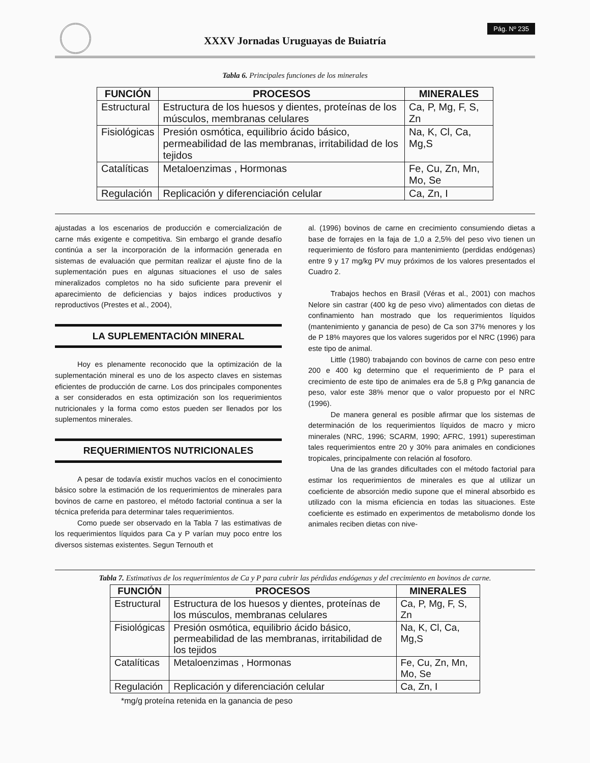XXXV Jornadas Uruguayas de Buiatría
Pág. Nº 235
Tabla 6. Principales funciones de los minerales
| FUNCIÓN | PROCESOS | MINERALES |
| --- | --- | --- |
| Estructural | Estructura de los huesos y dientes, proteínas de los músculos, membranas celulares | Ca, P, Mg, F, S, Zn |
| Fisiológicas | Presión osmótica, equilibrio ácido básico, permeabilidad de las membranas, irritabilidad de los tejidos | Na, K, Cl, Ca, Mg,S |
| Catalíticas | Metaloenzimas , Hormonas | Fe, Cu, Zn, Mn, Mo, Se |
| Regulación | Replicación y diferenciación celular | Ca, Zn, I |
ajustadas a los escenarios de producción e comercialización de carne más exigente e competitiva. Sin embargo el grande desafío continúa a ser la incorporación de la información generada en sistemas de evaluación que permitan realizar el ajuste fino de la suplementación pues en algunas situaciones el uso de sales mineralizados completos no ha sido suficiente para prevenir el aparecimiento de deficiencias y bajos indices productivos y reproductivos (Prestes et al., 2004),
LA SUPLEMENTACIÓN MINERAL
Hoy es plenamente reconocido que la optimización de la suplementación mineral es uno de los aspecto claves en sistemas eficientes de producción de carne. Los dos principales componentes a ser considerados en esta optimización son los requerimientos nutricionales y la forma como estos pueden ser llenados por los suplementos minerales.
REQUERIMIENTOS NUTRICIONALES
A pesar de todavía existir muchos vacíos en el conocimiento básico sobre la estimación de los requerimientos de minerales para bovinos de carne en pastoreo, el método factorial continua a ser la técnica preferida para determinar tales requerimientos.
Como puede ser observado en la Tabla 7 las estimativas de los requerimientos líquidos para Ca y P varían muy poco entre los diversos sistemas existentes. Segun Ternouth et
al. (1996) bovinos de carne en crecimiento consumiendo dietas a base de forrajes en la faja de 1,0 a 2,5% del peso vivo tienen un requerimiento de fósforo para mantenimiento (perdidas endógenas) entre 9 y 17 mg/kg PV muy próximos de los valores presentados el Cuadro 2.
Trabajos hechos en Brasil (Véras et al., 2001) con machos Nelore sin castrar (400 kg de peso vivo) alimentados con dietas de confinamiento han mostrado que los requerimientos líquidos (mantenimiento y ganancia de peso) de Ca son 37% menores y los de P 18% mayores que los valores sugeridos por el NRC (1996) para este tipo de animal.
Little (1980) trabajando con bovinos de carne con peso entre 200 e 400 kg determino que el requerimiento de P para el crecimiento de este tipo de animales era de 5,8 g P/kg ganancia de peso, valor este 38% menor que o valor propuesto por el NRC (1996).
De manera general es posible afirmar que los sistemas de determinación de los requerimientos líquidos de macro y micro minerales (NRC, 1996; SCARM, 1990; AFRC, 1991) superestiman tales requerimientos entre 20 y 30% para animales en condiciones tropicales, principalmente con relación al fosoforo.
Una de las grandes dificultades con el método factorial para estimar los requerimientos de minerales es que al utilizar un coeficiente de absorción medio supone que el mineral absorbido es utilizado con la misma eficiencia en todas las situaciones. Este coeficiente es estimado en experimentos de metabolismo donde los animales reciben dietas con nive-
Tabla 7. Estimativas de los requerimientos de Ca y P para cubrir las pérdidas endógenas y del crecimiento en bovinos de carne.
| FUNCIÓN | PROCESOS | MINERALES |
| --- | --- | --- |
| Estructural | Estructura de los huesos y dientes, proteínas de los músculos, membranas celulares | Ca, P, Mg, F, S, Zn |
| Fisiológicas | Presión osmótica, equilibrio ácido básico, permeabilidad de las membranas, irritabilidad de los tejidos | Na, K, Cl, Ca, Mg,S |
| Catalíticas | Metaloenzimas , Hormonas | Fe, Cu, Zn, Mn, Mo, Se |
| Regulación | Replicación y diferenciación celular | Ca, Zn, I |
*mg/g proteína retenida en la ganancia de peso